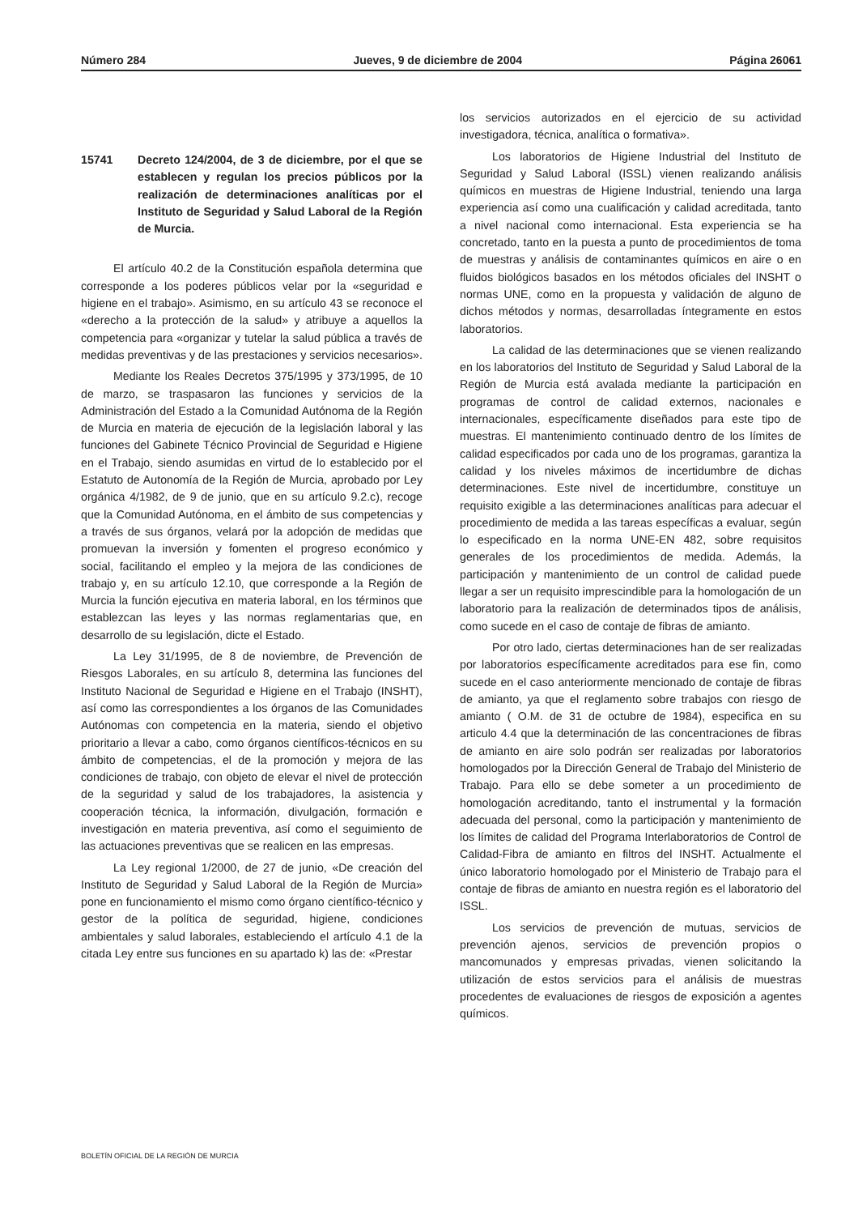Número 284 Jueves, 9 de diciembre de 2004 Página 26061
15741 Decreto 124/2004, de 3 de diciembre, por el que se establecen y regulan los precios públicos por la realización de determinaciones analíticas por el Instituto de Seguridad y Salud Laboral de la Región de Murcia.
El artículo 40.2 de la Constitución española determina que corresponde a los poderes públicos velar por la «seguridad e higiene en el trabajo». Asimismo, en su artículo 43 se reconoce el «derecho a la protección de la salud» y atribuye a aquellos la competencia para «organizar y tutelar la salud pública a través de medidas preventivas y de las prestaciones y servicios necesarios».
Mediante los Reales Decretos 375/1995 y 373/1995, de 10 de marzo, se traspasaron las funciones y servicios de la Administración del Estado a la Comunidad Autónoma de la Región de Murcia en materia de ejecución de la legislación laboral y las funciones del Gabinete Técnico Provincial de Seguridad e Higiene en el Trabajo, siendo asumidas en virtud de lo establecido por el Estatuto de Autonomía de la Región de Murcia, aprobado por Ley orgánica 4/1982, de 9 de junio, que en su artículo 9.2.c), recoge que la Comunidad Autónoma, en el ámbito de sus competencias y a través de sus órganos, velará por la adopción de medidas que promuevan la inversión y fomenten el progreso económico y social, facilitando el empleo y la mejora de las condiciones de trabajo y, en su artículo 12.10, que corresponde a la Región de Murcia la función ejecutiva en materia laboral, en los términos que establezcan las leyes y las normas reglamentarias que, en desarrollo de su legislación, dicte el Estado.
La Ley 31/1995, de 8 de noviembre, de Prevención de Riesgos Laborales, en su artículo 8, determina las funciones del Instituto Nacional de Seguridad e Higiene en el Trabajo (INSHT), así como las correspondientes a los órganos de las Comunidades Autónomas con competencia en la materia, siendo el objetivo prioritario a llevar a cabo, como órganos científicos-técnicos en su ámbito de competencias, el de la promoción y mejora de las condiciones de trabajo, con objeto de elevar el nivel de protección de la seguridad y salud de los trabajadores, la asistencia y cooperación técnica, la información, divulgación, formación e investigación en materia preventiva, así como el seguimiento de las actuaciones preventivas que se realicen en las empresas.
La Ley regional 1/2000, de 27 de junio, «De creación del Instituto de Seguridad y Salud Laboral de la Región de Murcia» pone en funcionamiento el mismo como órgano científico-técnico y gestor de la política de seguridad, higiene, condiciones ambientales y salud laborales, estableciendo el artículo 4.1 de la citada Ley entre sus funciones en su apartado k) las de: «Prestar
los servicios autorizados en el ejercicio de su actividad investigadora, técnica, analítica o formativa».
Los laboratorios de Higiene Industrial del Instituto de Seguridad y Salud Laboral (ISSL) vienen realizando análisis químicos en muestras de Higiene Industrial, teniendo una larga experiencia así como una cualificación y calidad acreditada, tanto a nivel nacional como internacional. Esta experiencia se ha concretado, tanto en la puesta a punto de procedimientos de toma de muestras y análisis de contaminantes químicos en aire o en fluidos biológicos basados en los métodos oficiales del INSHT o normas UNE, como en la propuesta y validación de alguno de dichos métodos y normas, desarrolladas íntegramente en estos laboratorios.
La calidad de las determinaciones que se vienen realizando en los laboratorios del Instituto de Seguridad y Salud Laboral de la Región de Murcia está avalada mediante la participación en programas de control de calidad externos, nacionales e internacionales, específicamente diseñados para este tipo de muestras. El mantenimiento continuado dentro de los límites de calidad especificados por cada uno de los programas, garantiza la calidad y los niveles máximos de incertidumbre de dichas determinaciones. Este nivel de incertidumbre, constituye un requisito exigible a las determinaciones analíticas para adecuar el procedimiento de medida a las tareas específicas a evaluar, según lo especificado en la norma UNE-EN 482, sobre requisitos generales de los procedimientos de medida. Además, la participación y mantenimiento de un control de calidad puede llegar a ser un requisito imprescindible para la homologación de un laboratorio para la realización de determinados tipos de análisis, como sucede en el caso de contaje de fibras de amianto.
Por otro lado, ciertas determinaciones han de ser realizadas por laboratorios específicamente acreditados para ese fin, como sucede en el caso anteriormente mencionado de contaje de fibras de amianto, ya que el reglamento sobre trabajos con riesgo de amianto ( O.M. de 31 de octubre de 1984), especifica en su articulo 4.4 que la determinación de las concentraciones de fibras de amianto en aire solo podrán ser realizadas por laboratorios homologados por la Dirección General de Trabajo del Ministerio de Trabajo. Para ello se debe someter a un procedimiento de homologación acreditando, tanto el instrumental y la formación adecuada del personal, como la participación y mantenimiento de los límites de calidad del Programa Interlaboratorios de Control de Calidad-Fibra de amianto en filtros del INSHT. Actualmente el único laboratorio homologado por el Ministerio de Trabajo para el contaje de fibras de amianto en nuestra región es el laboratorio del ISSL.
Los servicios de prevención de mutuas, servicios de prevención ajenos, servicios de prevención propios o mancomunados y empresas privadas, vienen solicitando la utilización de estos servicios para el análisis de muestras procedentes de evaluaciones de riesgos de exposición a agentes químicos.
BOLETÍN OFICIAL DE LA REGIÓN DE MURCIA